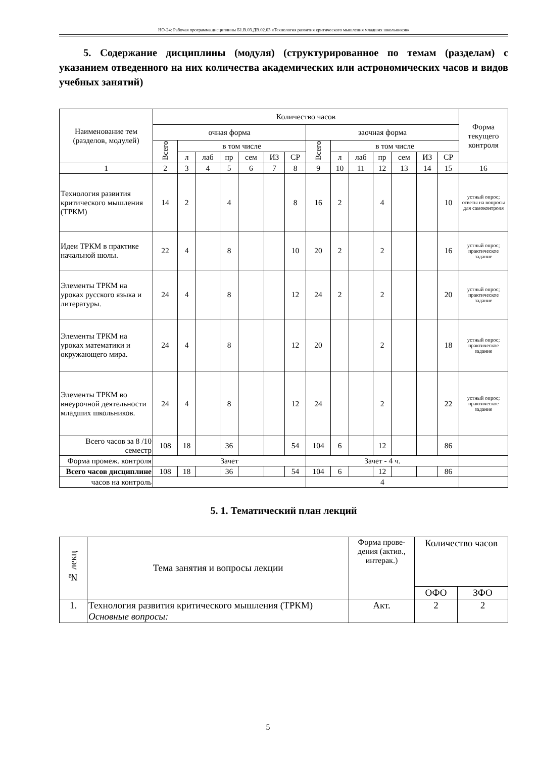НО-24: Рабочая программа дисциплины Б1.В.03.ДВ.02.03 «Технология развития критического мышления младших школьников»
5. Содержание дисциплины (модуля) (структурированное по темам (разделам) с указанием отведенного на них количества академических или астрономических часов и видов учебных занятий)
| Наименование тем (разделов, модулей) | Количество часов | | | | | | | | | | | | | | Форма текущего контроля |
| --- | --- | --- | --- | --- | --- | --- | --- | --- | --- | --- | --- | --- | --- | --- | --- |
| | очная форма | | | | | | | заочная форма | | | | | | | |
| | Всего | в том числе | | | | | | Всего | в том числе | | | | | | |
| | | л | лаб | пр | сем | ИЗ | СР | | л | лаб | пр | сем | ИЗ | СР | |
| 1 | 2 | 3 | 4 | 5 | 6 | 7 | 8 | 9 | 10 | 11 | 12 | 13 | 14 | 15 | 16 |
| Технология развития критического мышления (ТРКМ) | 14 | 2 | | 4 | | | 8 | 16 | 2 | | 4 | | | 10 | устный опрос; ответы на вопросы для самоконтроля |
| Идеи ТРКМ в практике начальной шолы. | 22 | 4 | | 8 | | | 10 | 20 | 2 | | 2 | | | 16 | устный опрос; практическое задание |
| Элементы ТРКМ на уроках русского языка и литературы. | 24 | 4 | | 8 | | | 12 | 24 | 2 | | 2 | | | 20 | устный опрос; практическое задание |
| Элементы ТРКМ на уроках математики и окружающего мира. | 24 | 4 | | 8 | | | 12 | 20 | | | 2 | | | 18 | устный опрос; практическое задание |
| Элементы ТРКМ во внеурочной деятельности младших школьников. | 24 | 4 | | 8 | | | 12 | 24 | | | 2 | | | 22 | устный опрос; практическое задание |
| Всего часов за 8 /10 семестр | 108 | 18 | | 36 | | | 54 | 104 | 6 | | 12 | | | 86 | |
| Форма промеж. контроля | Зачет | | | | | | | Зачет - 4 ч. | | | | | | | |
| Всего часов дисциплине | 108 | 18 | | 36 | | | 54 | 104 | 6 | | 12 | | | 86 | |
| часов на контроль | | | | | | | | 4 | | | | | | | |
5. 1. Тематический план лекций
| № лекц | Тема занятия и вопросы лекции | Форма прове-дения (актив., интерак.) | Количество часов | |
| --- | --- | --- | --- | --- |
| | | | ОФО | ЗФО |
| 1. | Технология развития критического мышления (ТРКМ) Основные вопросы: | Акт. | 2 | 2 |
5